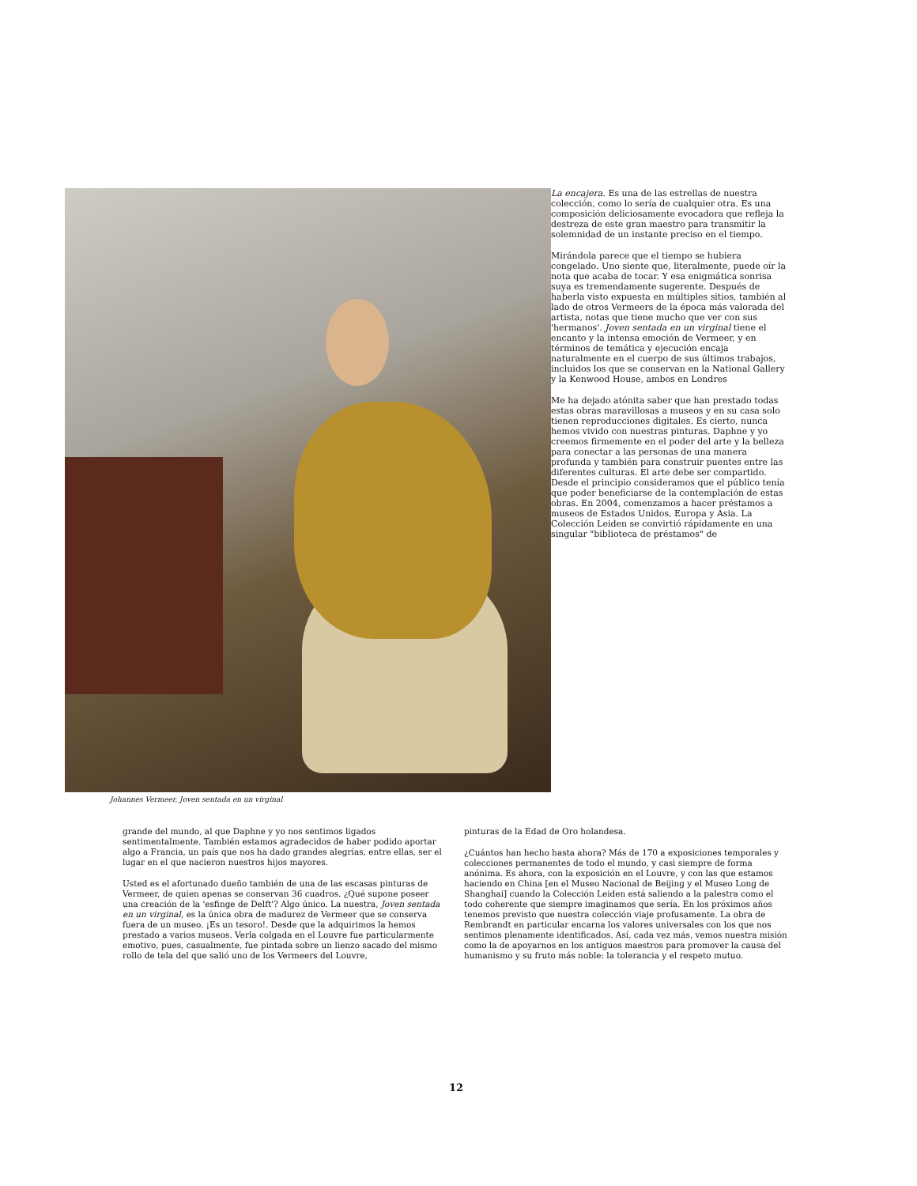Johannes Vermeer, Joven sentada en un virginal
La encajera. Es una de las estrellas de nuestra colección, como lo sería de cualquier otra. Es una composición deliciosamente evocadora que refleja la destreza de este gran maestro para transmitir la solemnidad de un instante preciso en el tiempo.
Mirándola parece que el tiempo se hubiera congelado. Uno siente que, literalmente, puede oír la nota que acaba de tocar. Y esa enigmática sonrisa suya es tremendamente sugerente. Después de haberla visto expuesta en múltiples sitios, también al lado de otros Vermeers de la época más valorada del artista, notas que tiene mucho que ver con sus 'hermanos'. Joven sentada en un virginal tiene el encanto y la intensa emoción de Vermeer, y en términos de temática y ejecución encaja naturalmente en el cuerpo de sus últimos trabajos, incluidos los que se conservan en la National Gallery y la Kenwood House, ambos en Londres
Me ha dejado atónita saber que han prestado todas estas obras maravillosas a museos y en su casa solo tienen reproducciones digitales. Es cierto, nunca hemos vivido con nuestras pinturas. Daphne y yo creemos firmemente en el poder del arte y la belleza para conectar a las personas de una manera profunda y también para construir puentes entre las diferentes culturas. El arte debe ser compartido. Desde el principio consideramos que el público tenía que poder beneficiarse de la contemplación de estas obras. En 2004, comenzamos a hacer préstamos a museos de Estados Unidos, Europa y Asia. La Colección Leiden se convirtió rápidamente en una singular "biblioteca de préstamos" de
grande del mundo, al que Daphne y yo nos sentimos ligados sentimentalmente. También estamos agradecidos de haber podido aportar algo a Francia, un país que nos ha dado grandes alegrías, entre ellas, ser el lugar en el que nacieron nuestros hijos mayores.
Usted es el afortunado dueño también de una de las escasas pinturas de Vermeer, de quien apenas se conservan 36 cuadros. ¿Qué supone poseer una creación de la 'esfinge de Delft'? Algo único. La nuestra, Joven sentada en un virginal, es la única obra de madurez de Vermeer que se conserva fuera de un museo. ¡Es un tesoro!. Desde que la adquirimos la hemos prestado a varios museos. Verla colgada en el Louvre fue particularmente emotivo, pues, casualmente, fue pintada sobre un lienzo sacado del mismo rollo de tela del que salió uno de los Vermeers del Louvre,
pinturas de la Edad de Oro holandesa.
¿Cuántos han hecho hasta ahora? Más de 170 a exposiciones temporales y colecciones permanentes de todo el mundo, y casi siempre de forma anónima. Es ahora, con la exposición en el Louvre, y con las que estamos haciendo en China [en el Museo Nacional de Beijing y el Museo Long de Shanghai] cuando la Colección Leiden está saliendo a la palestra como el todo coherente que siempre imaginamos que sería. En los próximos años tenemos previsto que nuestra colección viaje profusamente. La obra de Rembrandt en particular encarna los valores universales con los que nos sentimos plenamente identificados. Así, cada vez más, vemos nuestra misión como la de apoyarnos en los antiguos maestros para promover la causa del humanismo y su fruto más noble: la tolerancia y el respeto mutuo.
12